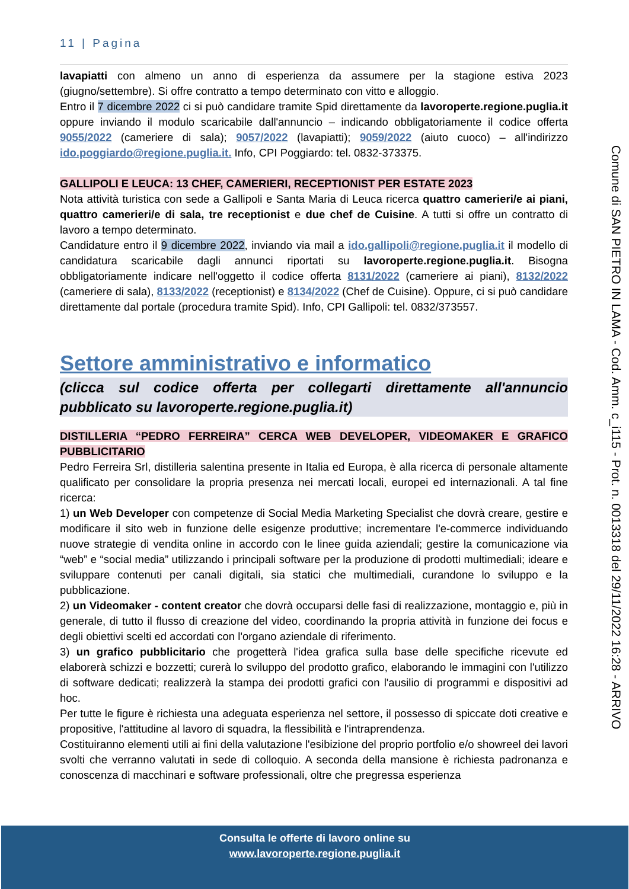11 | Pagina
lavapiatti con almeno un anno di esperienza da assumere per la stagione estiva 2023 (giugno/settembre). Si offre contratto a tempo determinato con vitto e alloggio.
Entro il 7 dicembre 2022 ci si può candidare tramite Spid direttamente da lavoroperte.regione.puglia.it oppure inviando il modulo scaricabile dall'annuncio – indicando obbligatoriamente il codice offerta 9055/2022 (cameriere di sala); 9057/2022 (lavapiatti); 9059/2022 (aiuto cuoco) – all'indirizzo ido.poggiardo@regione.puglia.it. Info, CPI Poggiardo: tel. 0832-373375.
GALLIPOLI E LEUCA: 13 CHEF, CAMERIERI, RECEPTIONIST PER ESTATE 2023
Nota attività turistica con sede a Gallipoli e Santa Maria di Leuca ricerca quattro camerieri/e ai piani, quattro camerieri/e di sala, tre receptionist e due chef de Cuisine. A tutti si offre un contratto di lavoro a tempo determinato.
Candidature entro il 9 dicembre 2022, inviando via mail a ido.gallipoli@regione.puglia.it il modello di candidatura scaricabile dagli annunci riportati su lavoroperte.regione.puglia.it. Bisogna obbligatoriamente indicare nell'oggetto il codice offerta 8131/2022 (cameriere ai piani), 8132/2022 (cameriere di sala), 8133/2022 (receptionist) e 8134/2022 (Chef de Cuisine). Oppure, ci si può candidare direttamente dal portale (procedura tramite Spid). Info, CPI Gallipoli: tel. 0832/373557.
Settore amministrativo e informatico
(clicca sul codice offerta per collegarti direttamente all'annuncio pubblicato su lavoroperte.regione.puglia.it)
DISTILLERIA “PEDRO FERREIRA” CERCA WEB DEVELOPER, VIDEOMAKER E GRAFICO PUBBLICITARIO
Pedro Ferreira Srl, distilleria salentina presente in Italia ed Europa, è alla ricerca di personale altamente qualificato per consolidare la propria presenza nei mercati locali, europei ed internazionali. A tal fine ricerca:
1) un Web Developer con competenze di Social Media Marketing Specialist che dovrà creare, gestire e modificare il sito web in funzione delle esigenze produttive; incrementare l'e-commerce individuando nuove strategie di vendita online in accordo con le linee guida aziendali; gestire la comunicazione via “web” e “social media” utilizzando i principali software per la produzione di prodotti multimediali; ideare e sviluppare contenuti per canali digitali, sia statici che multimediali, curandone lo sviluppo e la pubblicazione.
2) un Videomaker - content creator che dovrà occuparsi delle fasi di realizzazione, montaggio e, più in generale, di tutto il flusso di creazione del video, coordinando la propria attività in funzione dei focus e degli obiettivi scelti ed accordati con l'organo aziendale di riferimento.
3) un grafico pubblicitario che progetterà l'idea grafica sulla base delle specifiche ricevute ed elaborerà schizzi e bozzetti; curerà lo sviluppo del prodotto grafico, elaborando le immagini con l'utilizzo di software dedicati; realizzerà la stampa dei prodotti grafici con l'ausilio di programmi e dispositivi ad hoc.
Per tutte le figure è richiesta una adeguata esperienza nel settore, il possesso di spiccate doti creative e propositive, l'attitudine al lavoro di squadra, la flessibilità e l'intraprendenza.
Costituiranno elementi utili ai fini della valutazione l'esibizione del proprio portfolio e/o showreel dei lavori svolti che verranno valutati in sede di colloquio. A seconda della mansione è richiesta padronanza e conoscenza di macchinari e software professionali, oltre che pregressa esperienza
Comune di SAN PIETRO IN LAMA - Cod. Amm. c_i115 - Prot. n. 0013318 del 29/11/2022 16:28 - ARRIVO
Consulta le offerte di lavoro online su
www.lavoroperte.regione.puglia.it